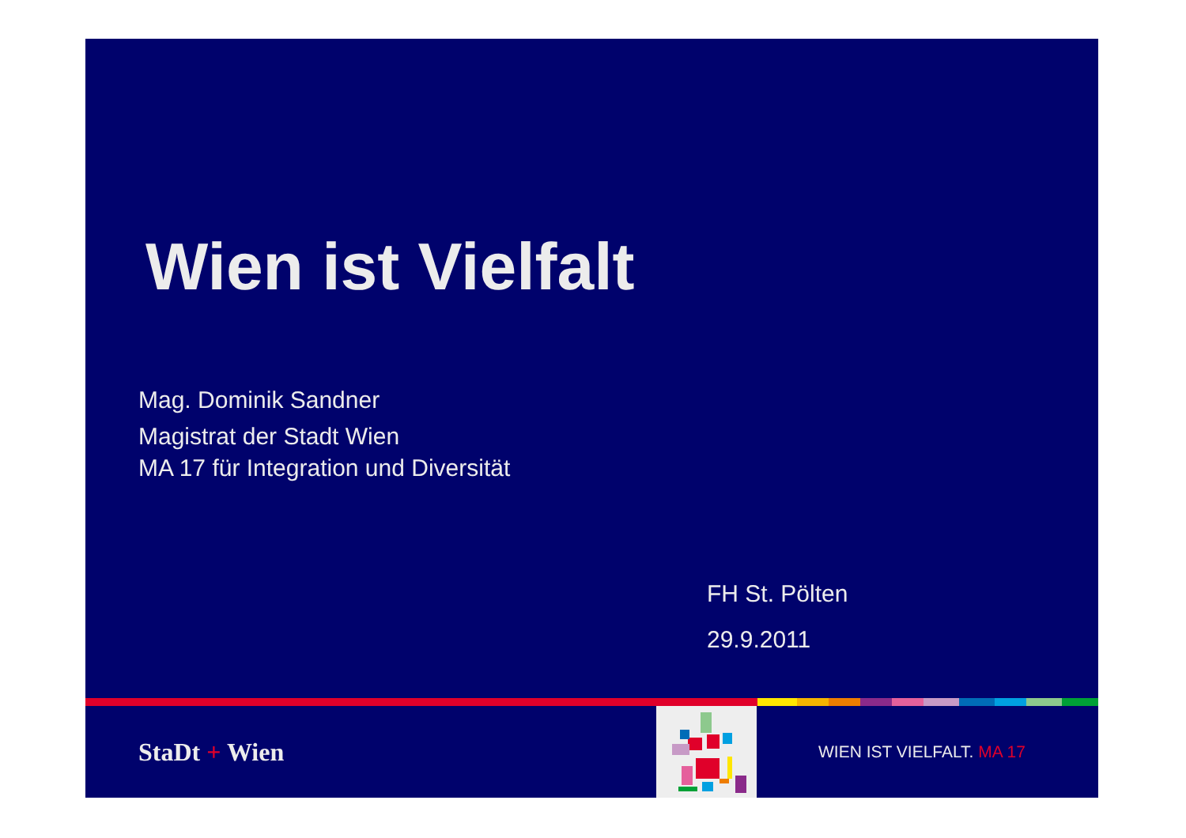Wien ist Vielfalt
Mag. Dominik Sandner
Magistrat der Stadt Wien
MA 17 für Integration und Diversität
FH St. Pölten
29.9.2011
StaDt + Wien
WIEN IST VIELFALT. MA 17